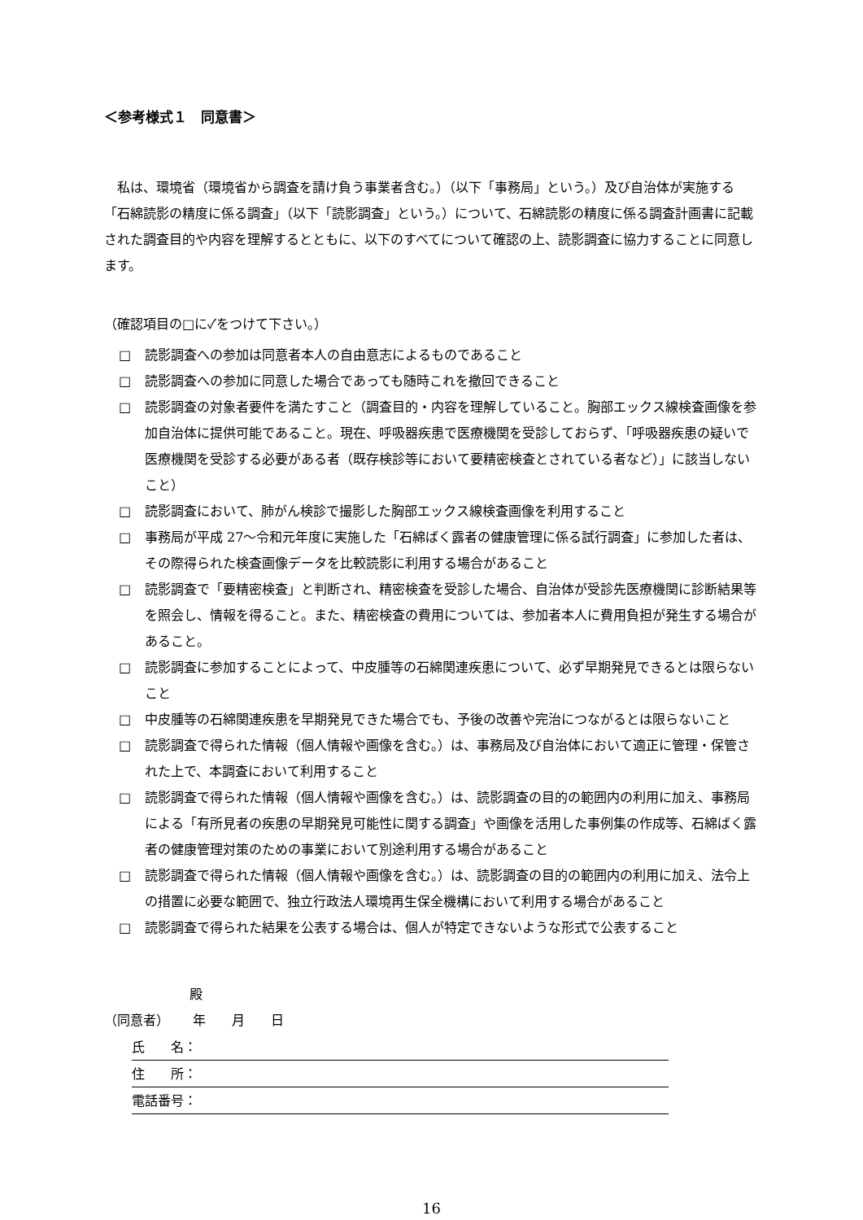＜参考様式１　同意書＞
私は、環境省（環境省から調査を請け負う事業者含む。）（以下「事務局」という。）及び自治体が実施する「石綿読影の精度に係る調査」（以下「読影調査」という。）について、石綿読影の精度に係る調査計画書に記載された調査目的や内容を理解するとともに、以下のすべてについて確認の上、読影調査に協力することに同意します。
（確認項目の□に✓をつけて下さい。）
□ 読影調査への参加は同意者本人の自由意志によるものであること
□ 読影調査への参加に同意した場合であっても随時これを撤回できること
□ 読影調査の対象者要件を満たすこと（調査目的・内容を理解していること。胸部エックス線検査画像を参加自治体に提供可能であること。現在、呼吸器疾患で医療機関を受診しておらず、「呼吸器疾患の疑いで医療機関を受診する必要がある者（既存検診等において要精密検査とされている者など）」に該当しないこと）
□ 読影調査において、肺がん検診で撮影した胸部エックス線検査画像を利用すること
□ 事務局が平成 27～令和元年度に実施した「石綿ばく露者の健康管理に係る試行調査」に参加した者は、その際得られた検査画像データを比較読影に利用する場合があること
□ 読影調査で「要精密検査」と判断され、精密検査を受診した場合、自治体が受診先医療機関に診断結果等を照会し、情報を得ること。また、精密検査の費用については、参加者本人に費用負担が発生する場合があること。
□ 読影調査に参加することによって、中皮腫等の石綿関連疾患について、必ず早期発見できるとは限らないこと
□ 中皮腫等の石綿関連疾患を早期発見できた場合でも、予後の改善や完治につながるとは限らないこと
□ 読影調査で得られた情報（個人情報や画像を含む。）は、事務局及び自治体において適正に管理・保管された上で、本調査において利用すること
□ 読影調査で得られた情報（個人情報や画像を含む。）は、読影調査の目的の範囲内の利用に加え、事務局による「有所見者の疾患の早期発見可能性に関する調査」や画像を活用した事例集の作成等、石綿ばく露者の健康管理対策のための事業において別途利用する場合があること
□ 読影調査で得られた情報（個人情報や画像を含む。）は、読影調査の目的の範囲内の利用に加え、法令上の措置に必要な範囲で、独立行政法人環境再生保全機構において利用する場合があること
□ 読影調査で得られた結果を公表する場合は、個人が特定できないような形式で公表すること
殿
（同意者）　　 年　　月　　日
氏　　名：
住　　所：
電話番号：
16